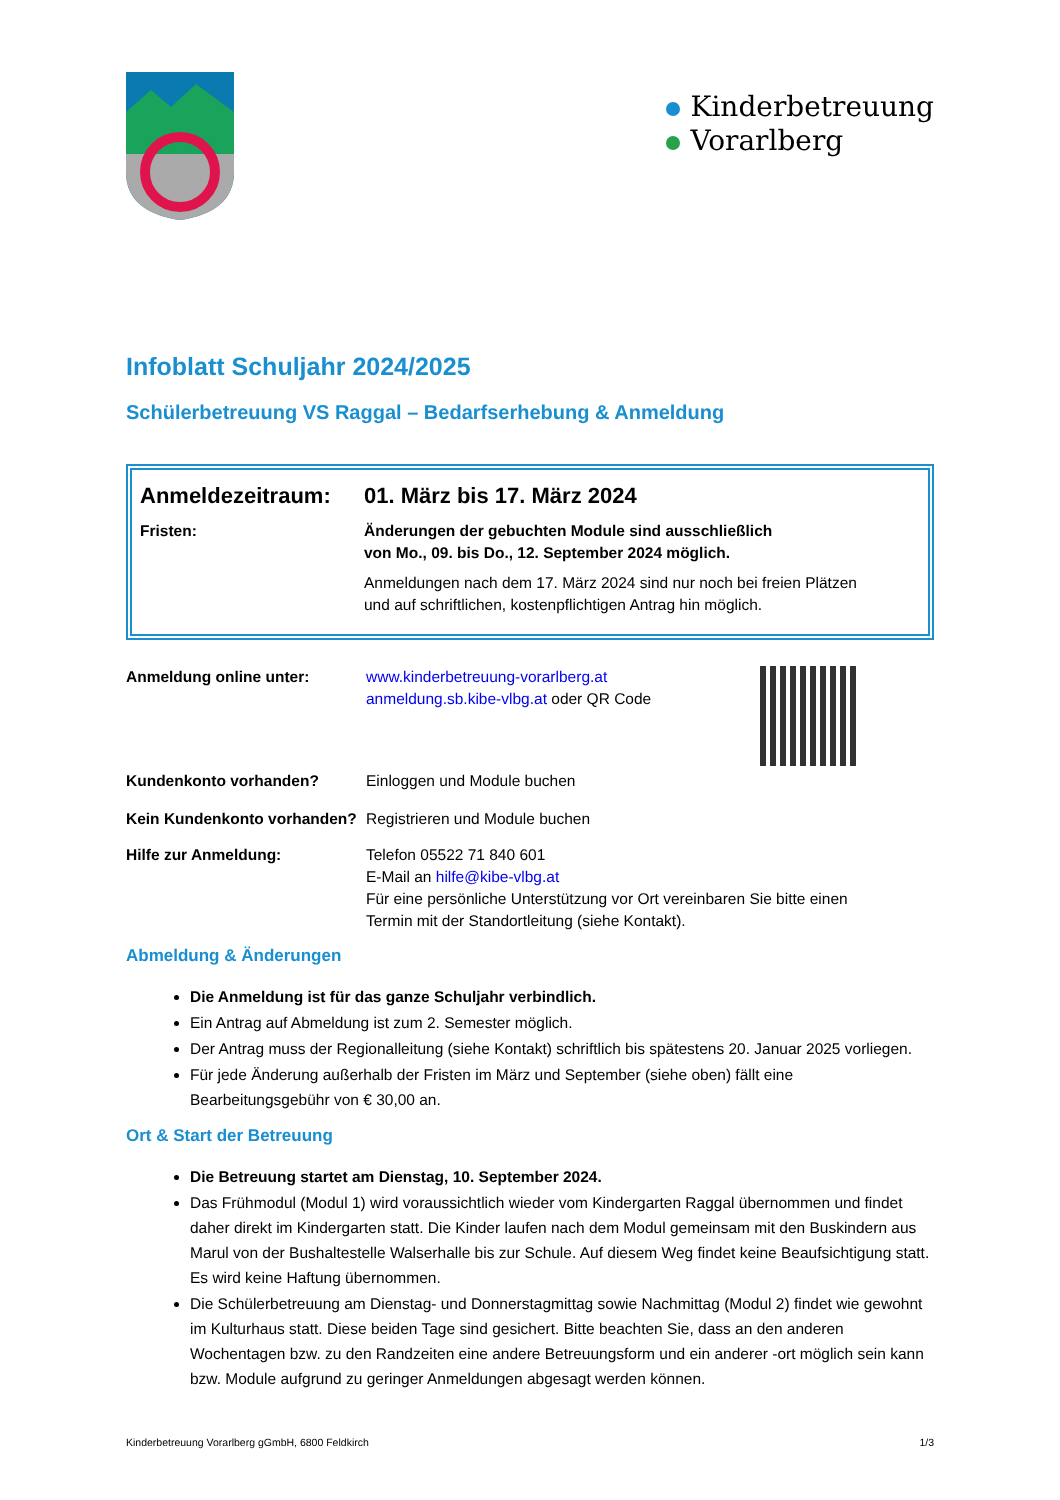Kinderbetreuung
Vorarlberg
Infoblatt Schuljahr 2024/2025
Schülerbetreuung VS Raggal – Bedarfserhebung & Anmeldung
Anmeldezeitraum: 01. März bis 17. März 2024
Fristen: Änderungen der gebuchten Module sind ausschließlich
von Mo., 09. bis Do., 12. September 2024 möglich.
Anmeldungen nach dem 17. März 2024 sind nur noch bei freien Plätzen
und auf schriftlichen, kostenpflichtigen Antrag hin möglich.
Anmeldung online unter: www.kinderbetreuung-vorarlberg.at
anmeldung.sb.kibe-vlbg.at oder QR Code
Kundenkonto vorhanden? Einloggen und Module buchen
Kein Kundenkonto vorhanden?
Registrieren und Module buchen
Hilfe zur Anmeldung: Telefon 05522 71 840 601
E-Mail an hilfe@kibe-vlbg.at
Für eine persönliche Unterstützung vor Ort vereinbaren Sie bitte einen
Termin mit der Standortleitung (siehe Kontakt).
Abmeldung & Änderungen
Die Anmeldung ist für das ganze Schuljahr verbindlich.
Ein Antrag auf Abmeldung ist zum 2. Semester möglich.
Der Antrag muss der Regionalleitung (siehe Kontakt) schriftlich bis spätestens 20. Januar 2025 vorliegen.
Für jede Änderung außerhalb der Fristen im März und September (siehe oben) fällt eine Bearbeitungsgebühr von € 30,00 an.
Ort & Start der Betreuung
Die Betreuung startet am Dienstag, 10. September 2024.
Das Frühmodul (Modul 1) wird voraussichtlich wieder vom Kindergarten Raggal übernommen und findet daher direkt im Kindergarten statt. Die Kinder laufen nach dem Modul gemeinsam mit den Buskindern aus Marul von der Bushaltestelle Walserhalle bis zur Schule. Auf diesem Weg findet keine Beaufsichtigung statt. Es wird keine Haftung übernommen.
Die Schülerbetreuung am Dienstag- und Donnerstagmittag sowie Nachmittag (Modul 2) findet wie gewohnt im Kulturhaus statt. Diese beiden Tage sind gesichert. Bitte beachten Sie, dass an den anderen Wochentagen bzw. zu den Randzeiten eine andere Betreuungsform und ein anderer -ort möglich sein kann bzw. Module aufgrund zu geringer Anmeldungen abgesagt werden können.
Kinderbetreuung Vorarlberg gGmbH, 6800 Feldkirch 1/3